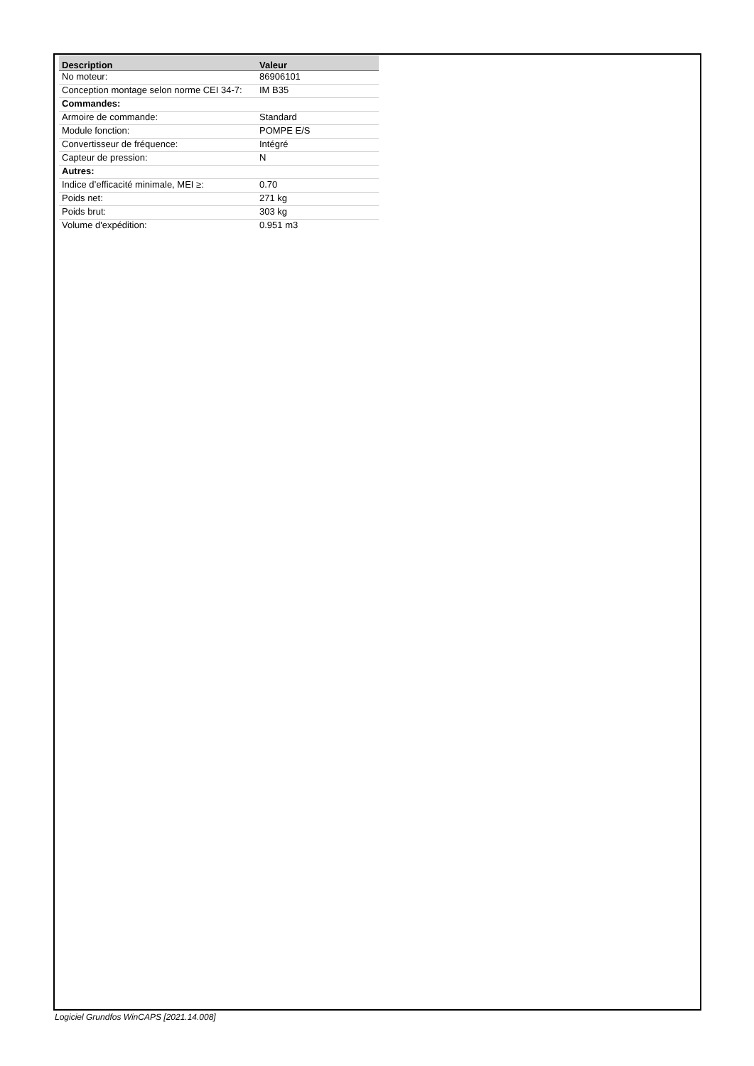| Description | Valeur |
| --- | --- |
| No moteur: | 86906101 |
| Conception montage selon norme CEI 34-7: | IM B35 |
| Commandes: | |
| Armoire de commande: | Standard |
| Module fonction: | POMPE E/S |
| Convertisseur de fréquence: | Intégré |
| Capteur de pression: | N |
| Autres: | |
| Indice d’efficacité minimale, MEI ≥: | 0.70 |
| Poids net: | 271 kg |
| Poids brut: | 303 kg |
| Volume d'expédition: | 0.951 m3 |
Logiciel Grundfos WinCAPS [2021.14.008]